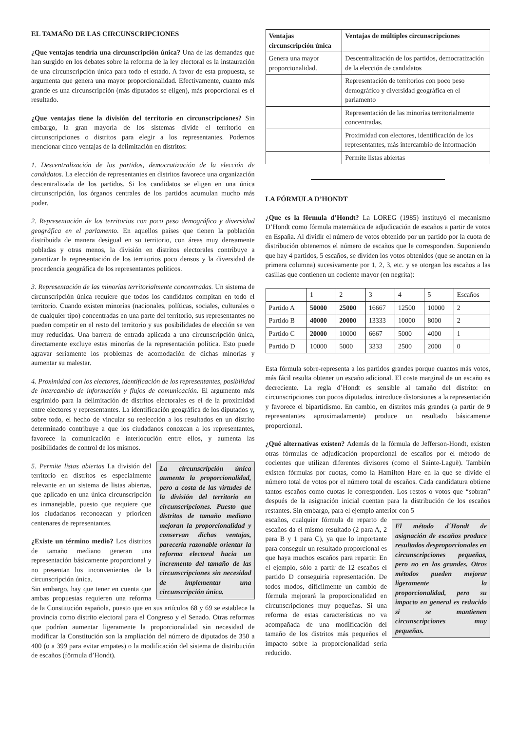EL TAMAÑO DE LAS CIRCUNSCRIPCIONES
¿Que ventajas tendría una circunscripción única? Una de las demandas que han surgido en los debates sobre la reforma de la ley electoral es la instauración de una circunscripción única para todo el estado. A favor de esta propuesta, se argumenta que genera una mayor proporcionalidad. Efectivamente, cuanto más grande es una circunscripción (más diputados se eligen), más proporcional es el resultado.
¿Que ventajas tiene la división del territorio en circunscripciones? Sin embargo, la gran mayoría de los sistemas divide el territorio en circunscripciones o distritos para elegir a los representantes. Podemos mencionar cinco ventajas de la delimitación en distritos:
1. Descentralización de los partidos, democratización de la elección de candidatos. La elección de representantes en distritos favorece una organización descentralizada de los partidos. Si los candidatos se eligen en una única circunscripción, los órganos centrales de los partidos acumulan mucho más poder.
2. Representación de los territorios con poco peso demográfico y diversidad geográfica en el parlamento. En aquellos países que tienen la población distribuida de manera desigual en su territorio, con áreas muy densamente pobladas y otras menos, la división en distritos electorales contribuye a garantizar la representación de los territorios poco densos y la diversidad de procedencia geográfica de los representantes políticos.
3. Representación de las minorías territorialmente concentradas. Un sistema de circunscripción única requiere que todos los candidatos compitan en todo el territorio. Cuando existen minorías (nacionales, políticas, sociales, culturales o de cualquier tipo) concentradas en una parte del territorio, sus representantes no pueden competir en el resto del territorio y sus posibilidades de elección se ven muy reducidas. Una barrera de entrada aplicada a una circunscripción única, directamente excluye estas minorías de la representación política. Esto puede agravar seriamente los problemas de acomodación de dichas minorías y aumentar su malestar.
4. Proximidad con los electores, identificación de los representantes, posibilidad de intercambio de información y flujos de comunicación. El argumento más esgrimido para la delimitación de distritos electorales es el de la proximidad entre electores y representantes. La identificación geográfica de los diputados y, sobre todo, el hecho de vincular su reelección a los resultados en un distrito determinado contribuye a que los ciudadanos conozcan a los representantes, favorece la comunicación e interlocución entre ellos, y aumenta las posibilidades de control de los mismos.
La circunscripción única aumenta la proporcionalidad, pero a costa de las virtudes de la división del territorio en circunscripciones. Puesto que distritos de tamaño mediano mejoran la proporcionalidad y conservan dichas ventajas, parecería razonable orientar la reforma electoral hacia un incremento del tamaño de las circunscripciones sin necesidad de implementar una circunscripción única.
5. Permite listas abiertas La división del territorio en distritos es especialmente relevante en un sistema de listas abiertas, que aplicado en una única circunscripción es inmanejable, puesto que requiere que los ciudadanos reconozcan y prioricen centenares de representantes.
¿Existe un término medio? Los distritos de tamaño mediano generan una representación básicamente proporcional y no presentan los inconvenientes de la circunscripción única.
Sin embargo, hay que tener en cuenta que ambas propuestas requieren una reforma de la Constitución española, puesto que en sus artículos 68 y 69 se establece la provincia como distrito electoral para el Congreso y el Senado. Otras reformas que podrían aumentar ligeramente la proporcionalidad sin necesidad de modificar la Constitución son la ampliación del número de diputados de 350 a 400 (o a 399 para evitar empates) o la modificación del sistema de distribución de escaños (förmula d’Hondt).
| Ventajas circunscripción única | Ventajas de múltiples circunscripciones |
| --- | --- |
| Genera una mayor proporcionalidad. | Descentralización de los partidos, democratización de la elección de candidatos |
| | Representación de territorios con poco peso demográfico y diversidad geográfica en el parlamento |
| | Representación de las minorías territorialmente concentradas. |
| | Proximidad con electores, identificación de los representantes, más intercambio de información |
| | Permite listas abiertas |
LA FÓRMULA D’HONDT
¿Que es la förmula d’Hondt? La LOREG (1985) instituyó el mecanismo D’Hondt como fórmula matemática de adjudicación de escaños a partir de votos en España. Al dividir el número de votos obtenido por un partido por la cuota de distribución obtenemos el número de escaños que le corresponden. Suponiendo que hay 4 partidos, 5 escaños, se dividen los votos obtenidos (que se anotan en la primera columna) sucesivamente por 1, 2, 3, etc. y se otorgan los escaños a las casillas que contienen un cociente mayor (en negrita):
| | 1 | 2 | 3 | 4 | 5 | Escaños |
| Partido A | 50000 | 25000 | 16667 | 12500 | 10000 | 2 |
| Partido B | 40000 | 20000 | 13333 | 10000 | 8000 | 2 |
| Partido C | 20000 | 10000 | 6667 | 5000 | 4000 | 1 |
| Partido D | 10000 | 5000 | 3333 | 2500 | 2000 | 0 |
Esta fórmula sobre-representa a los partidos grandes porque cuantos más votos, más fácil resulta obtener un escaño adicional. El coste marginal de un escaño es decreciente. La regla d’Hondt es sensible al tamaño del distrito: en circunscripciones con pocos diputados, introduce distorsiones a la representación y favorece el bipartidismo. En cambio, en distritos más grandes (a partir de 9 representantes aproximadamente) produce un resultado básicamente proporcional.
¿Qué alternativas existen? Además de la fórmula de Jefferson-Hondt, existen otras fórmulas de adjudicación proporcional de escaños por el método de cocientes que utilizan diferentes divisores (como el Sainte-Laguë). También existen fórmulas por cuotas, como la Hamilton Hare en la que se divide el número total de votos por el número total de escaños. Cada candidatura obtiene tantos escaños como cuotas le corresponden. Los restos o votos que “sobran” después de la asignación inicial cuentan para la distribución de los escaños restantes. Sin embargo, para el ejemplo anterior con 5
El método d´Hondt de asignación de escaños produce resultados desproporcionales en circunscripciones pequeñas, pero no en las grandes. Otros métodos pueden mejorar ligeramente la proporcionalidad, pero su impacto en general es reducido si se mantienen circunscripciones muy pequeñas.
escaños, cualquier fórmula de reparto de escaños da el mismo resultado (2 para A, 2 para B y 1 para C), ya que lo importante para conseguir un resultado proporcional es que haya muchos escaños para repartir. En el ejemplo, sólo a partir de 12 escaños el partido D conseguiría representación. De todos modos, difícilmente un cambio de fórmula mejorará la proporcionalidad en circunscripciones muy pequeñas. Si una reforma de estas características no va acompañada de una modificación del tamaño de los distritos más pequeños el impacto sobre la proporcionalidad sería reducido.